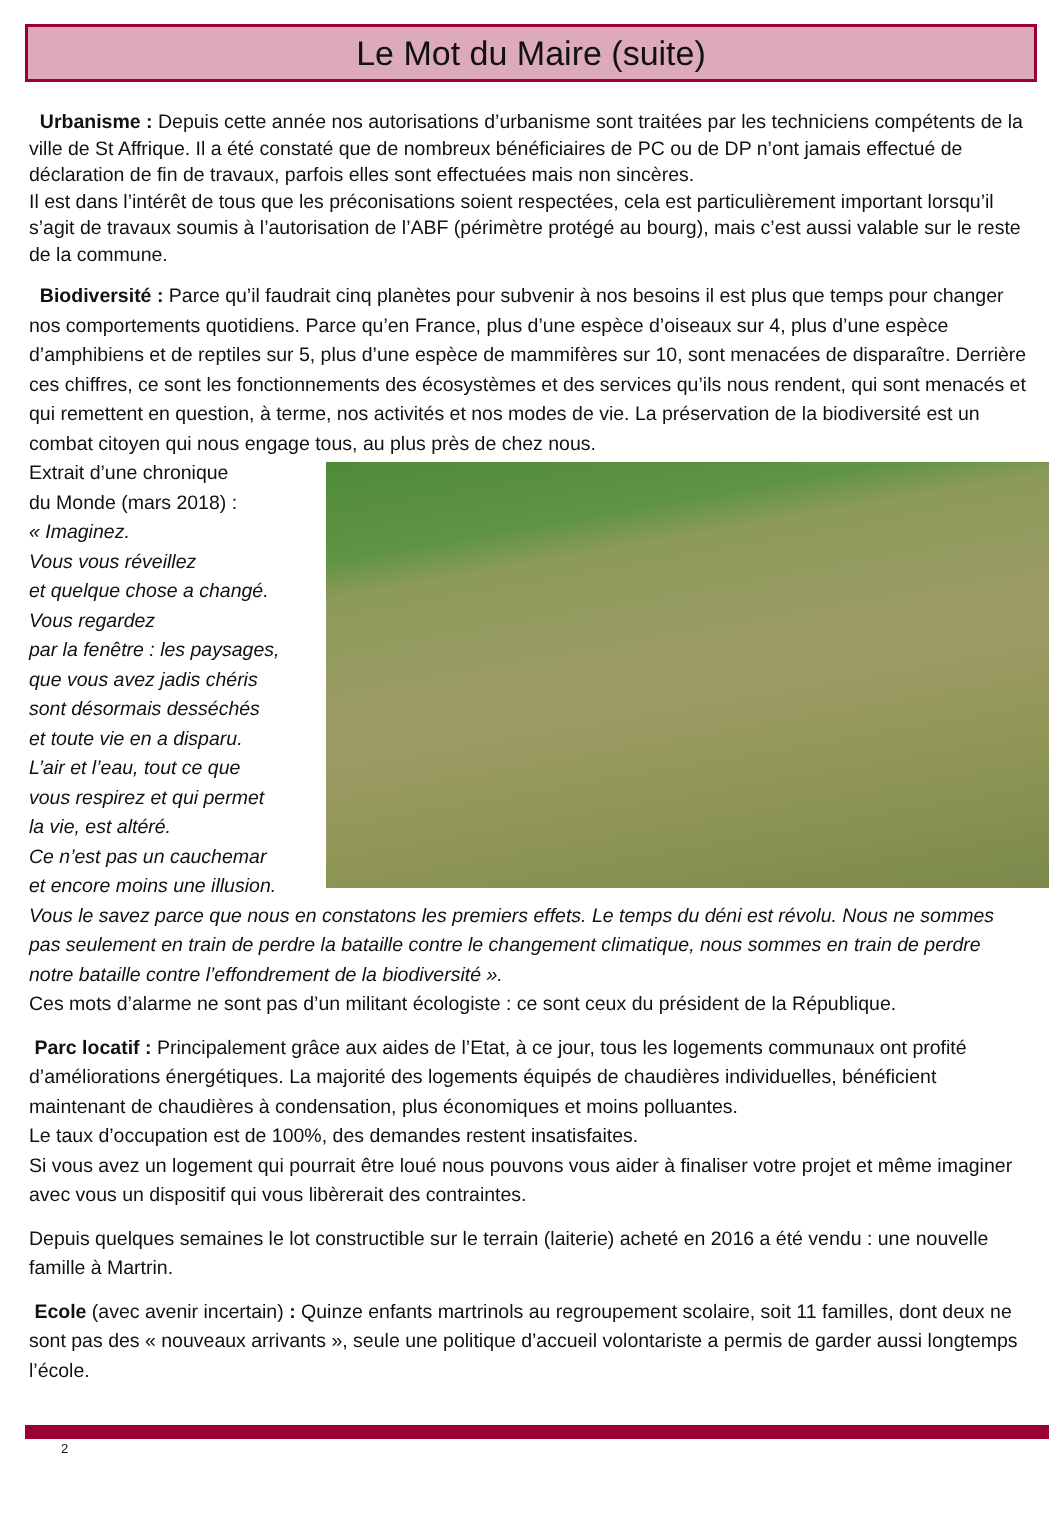Le Mot du Maire (suite)
Urbanisme : Depuis cette année nos autorisations d’urbanisme sont traitées par les techniciens compétents de la ville de St Affrique. Il a été constaté que de nombreux bénéficiaires de PC ou de DP n’ont jamais effectué de déclaration de fin de travaux, parfois elles sont effectuées mais non sincères.
Il est dans l’intérêt de tous que les préconisations soient respectées, cela est particulièrement important lorsqu’il s’agit de travaux soumis à l’autorisation de l’ABF (périmètre protégé au bourg), mais c’est aussi valable sur le reste de la commune.
Biodiversité : Parce qu’il faudrait cinq planètes pour subvenir à nos besoins il est plus que temps pour changer nos comportements quotidiens. Parce qu’en France, plus d’une espèce d’oiseaux sur 4, plus d’une espèce d’amphibiens et de reptiles sur 5, plus d’une espèce de mammifères sur 10, sont menacées de disparaître. Derrière ces chiffres, ce sont les fonctionnements des écosystèmes et des services qu’ils nous rendent, qui sont menacés et qui remettent en question, à terme, nos activités et nos modes de vie. La préservation de la biodiversité est un combat citoyen qui nous engage tous, au plus près de chez nous.
Extrait d’une chronique
du Monde (mars 2018) :
« Imaginez.
Vous vous réveillez
et quelque chose a changé.
Vous regardez
par la fenêtre : les paysages,
que vous avez jadis chéris
sont désormais desséchés
et toute vie en a disparu.
L’air et l’eau, tout ce que
vous respirez et qui permet
la vie, est altéré.
Ce n’est pas un cauchemar
et encore moins une illusion. Vous le savez parce que nous en constatons les premiers effets. Le temps du déni est révolu. Nous ne sommes pas seulement en train de perdre la bataille contre le changement climatique, nous sommes en train de perdre notre bataille contre l’effondrement de la biodiversité ».
Ces mots d’alarme ne sont pas d’un militant écologiste : ce sont ceux du président de la République.
Parc locatif : Principalement grâce aux aides de l’Etat, à ce jour, tous les logements communaux ont profité d’améliorations énergétiques. La majorité des logements équipés de chaudières individuelles, bénéficient maintenant de chaudières à condensation, plus économiques et moins polluantes.
Le taux d’occupation est de 100%, des demandes restent insatisfaites.
Si vous avez un logement qui pourrait être loué nous pouvons vous aider à finaliser votre projet et même imaginer avec vous un dispositif qui vous libèrerait des contraintes.
Depuis quelques semaines le lot constructible sur le terrain (laiterie) acheté en 2016 a été vendu : une nouvelle famille à Martrin.
Ecole (avec avenir incertain) : Quinze enfants martrinols au regroupement scolaire, soit 11 familles, dont deux ne sont pas des « nouveaux arrivants », seule une politique d’accueil volontariste a permis de garder aussi longtemps l’école.
2